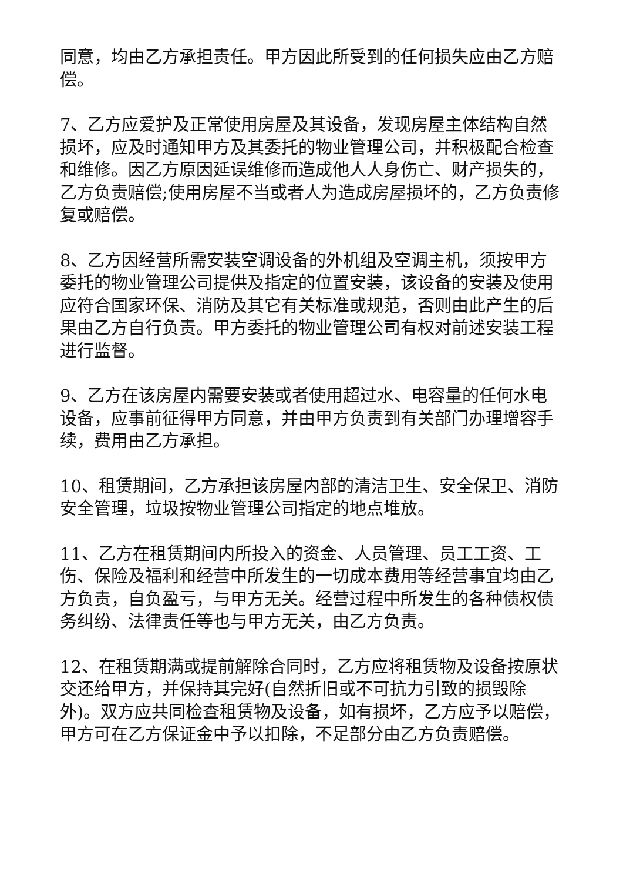同意，均由乙方承担责任。甲方因此所受到的任何损失应由乙方赔偿。
7、乙方应爱护及正常使用房屋及其设备，发现房屋主体结构自然损坏，应及时通知甲方及其委托的物业管理公司，并积极配合检查和维修。因乙方原因延误维修而造成他人人身伤亡、财产损失的，乙方负责赔偿;使用房屋不当或者人为造成房屋损坏的，乙方负责修复或赔偿。
8、乙方因经营所需安装空调设备的外机组及空调主机，须按甲方委托的物业管理公司提供及指定的位置安装，该设备的安装及使用应符合国家环保、消防及其它有关标准或规范，否则由此产生的后果由乙方自行负责。甲方委托的物业管理公司有权对前述安装工程进行监督。
9、乙方在该房屋内需要安装或者使用超过水、电容量的任何水电设备，应事前征得甲方同意，并由甲方负责到有关部门办理增容手续，费用由乙方承担。
10、租赁期间，乙方承担该房屋内部的清洁卫生、安全保卫、消防安全管理，垃圾按物业管理公司指定的地点堆放。
11、乙方在租赁期间内所投入的资金、人员管理、员工工资、工伤、保险及福利和经营中所发生的一切成本费用等经营事宜均由乙方负责，自负盈亏，与甲方无关。经营过程中所发生的各种债权债务纠纷、法律责任等也与甲方无关，由乙方负责。
12、在租赁期满或提前解除合同时，乙方应将租赁物及设备按原状交还给甲方，并保持其完好(自然折旧或不可抗力引致的损毁除外)。双方应共同检查租赁物及设备，如有损坏，乙方应予以赔偿，甲方可在乙方保证金中予以扣除，不足部分由乙方负责赔偿。